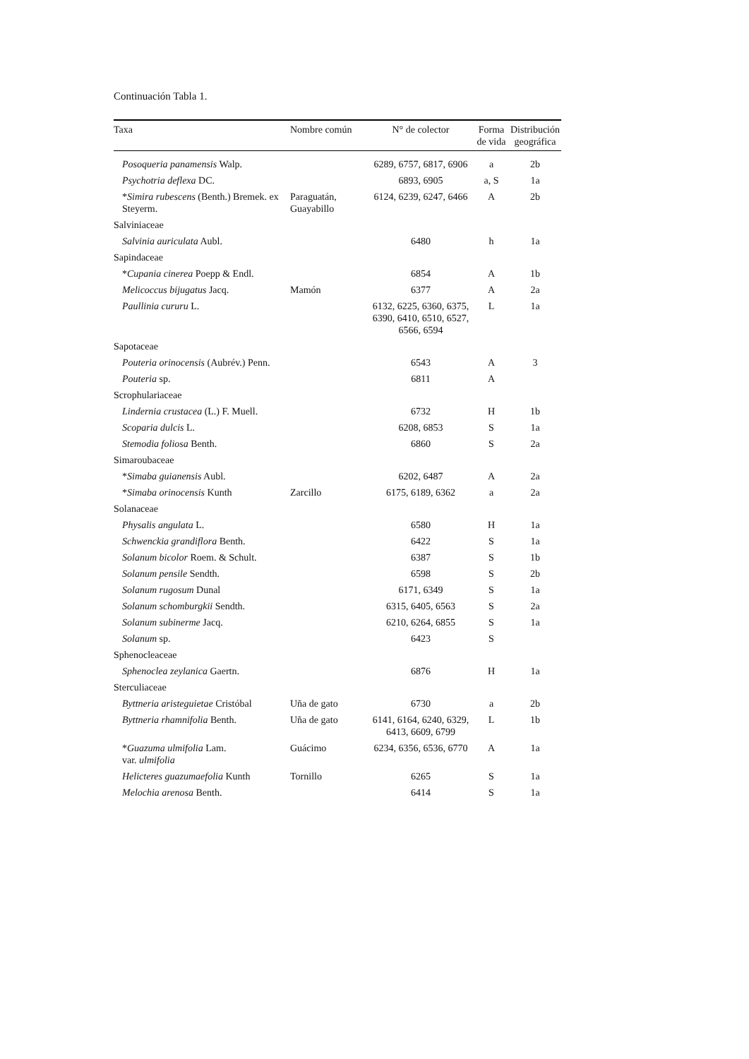Continuación Tabla 1.
| Taxa | Nombre común | N° de colector | Forma de vida | Distribución geográfica |
| --- | --- | --- | --- | --- |
| Posoqueria panamensis Walp. | | 6289, 6757, 6817, 6906 | a | 2b |
| Psychotria deflexa DC. | | 6893, 6905 | a, S | 1a |
| * Simira rubescens (Benth.) Bremek. ex Steyerm. | Paraguatán, Guayabillo | 6124, 6239, 6247, 6466 | A | 2b |
| Salviniaceae | | | | |
| Salvinia auriculata Aubl. | | 6480 | h | 1a |
| Sapindaceae | | | | |
| * Cupania cinerea Poepp & Endl. | | 6854 | A | 1b |
| Melicoccus bijugatus Jacq. | Mamón | 6377 | A | 2a |
| Paullinia cururu L. | | 6132, 6225, 6360, 6375, 6390, 6410, 6510, 6527, 6566, 6594 | L | 1a |
| Sapotaceae | | | | |
| Pouteria orinocensis (Aubrév.) Penn. | | 6543 | A | 3 |
| Pouteria sp. | | 6811 | A | |
| Scrophulariaceae | | | | |
| Lindernia crustacea (L.) F. Muell. | | 6732 | H | 1b |
| Scoparia dulcis L. | | 6208, 6853 | S | 1a |
| Stemodia foliosa Benth. | | 6860 | S | 2a |
| Simaroubaceae | | | | |
| * Simaba guianensis Aubl. | | 6202, 6487 | A | 2a |
| * Simaba orinocensis Kunth | Zarcillo | 6175, 6189, 6362 | a | 2a |
| Solanaceae | | | | |
| Physalis angulata L. | | 6580 | H | 1a |
| Schwenckia grandiflora Benth. | | 6422 | S | 1a |
| Solanum bicolor Roem. & Schult. | | 6387 | S | 1b |
| Solanum pensile Sendth. | | 6598 | S | 2b |
| Solanum rugosum Dunal | | 6171, 6349 | S | 1a |
| Solanum schomburgkii Sendth. | | 6315, 6405, 6563 | S | 2a |
| Solanum subinerme Jacq. | | 6210, 6264, 6855 | S | 1a |
| Solanum sp. | | 6423 | S | |
| Sphenocleaceae | | | | |
| Sphenoclea zeylanica Gaertn. | | 6876 | H | 1a |
| Sterculiaceae | | | | |
| Byttneria aristeguietae Cristóbal | Uña de gato | 6730 | a | 2b |
| Byttneria rhamnifolia Benth. | Uña de gato | 6141, 6164, 6240, 6329, 6413, 6609, 6799 | L | 1b |
| * Guazuma ulmifolia Lam. var. ulmifolia | Guácimo | 6234, 6356, 6536, 6770 | A | 1a |
| Helicteres guazumaefolia Kunth | Tornillo | 6265 | S | 1a |
| Melochia arenosa Benth. | | 6414 | S | 1a |